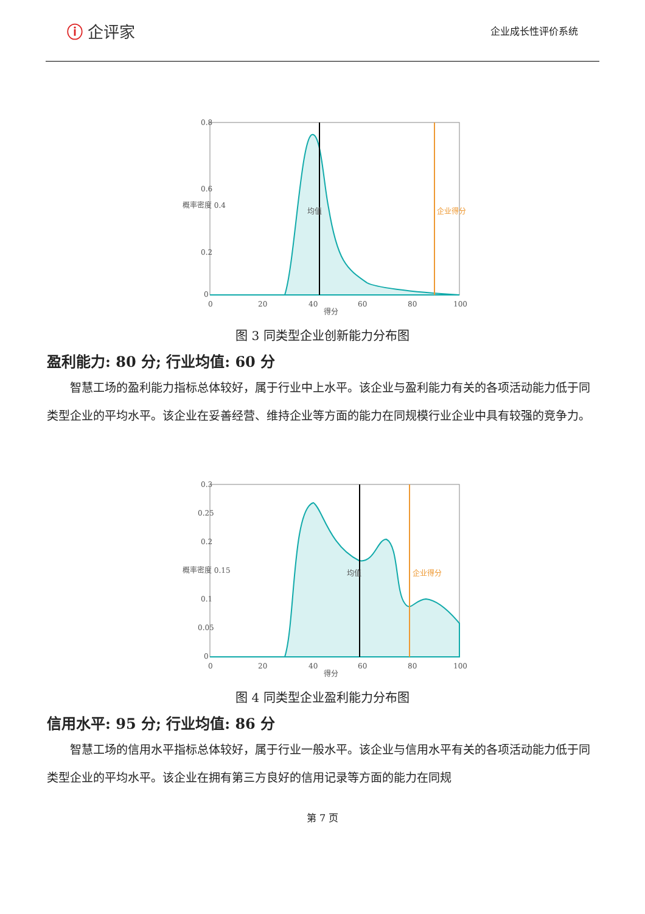ⓘ 企评家
企业成长性评价系统
0.8
0.6
0.2
0
0
20
40
60
80
100
得分
概率密度 0.4
均值
企业得分
图 3 同类型企业创新能力分布图
盈利能力: 80 分; 行业均值: 60 分
智慧工场的盈利能力指标总体较好，属于行业中上水平。该企业与盈利能力有关的各项活动能力低于同类型企业的平均水平。该企业在妥善经营、维持企业等方面的能力在同规模行业企业中具有较强的竞争力。
0.3
0.25
0.2
概率密度 0.15
0.1
0.05
0
0
20
40
60
80
100
得分
均值
企业得分
图 4 同类型企业盈利能力分布图
信用水平: 95 分; 行业均值: 86 分
智慧工场的信用水平指标总体较好，属于行业一般水平。该企业与信用水平有关的各项活动能力低于同类型企业的平均水平。该企业在拥有第三方良好的信用记录等方面的能力在同规
第 7 页